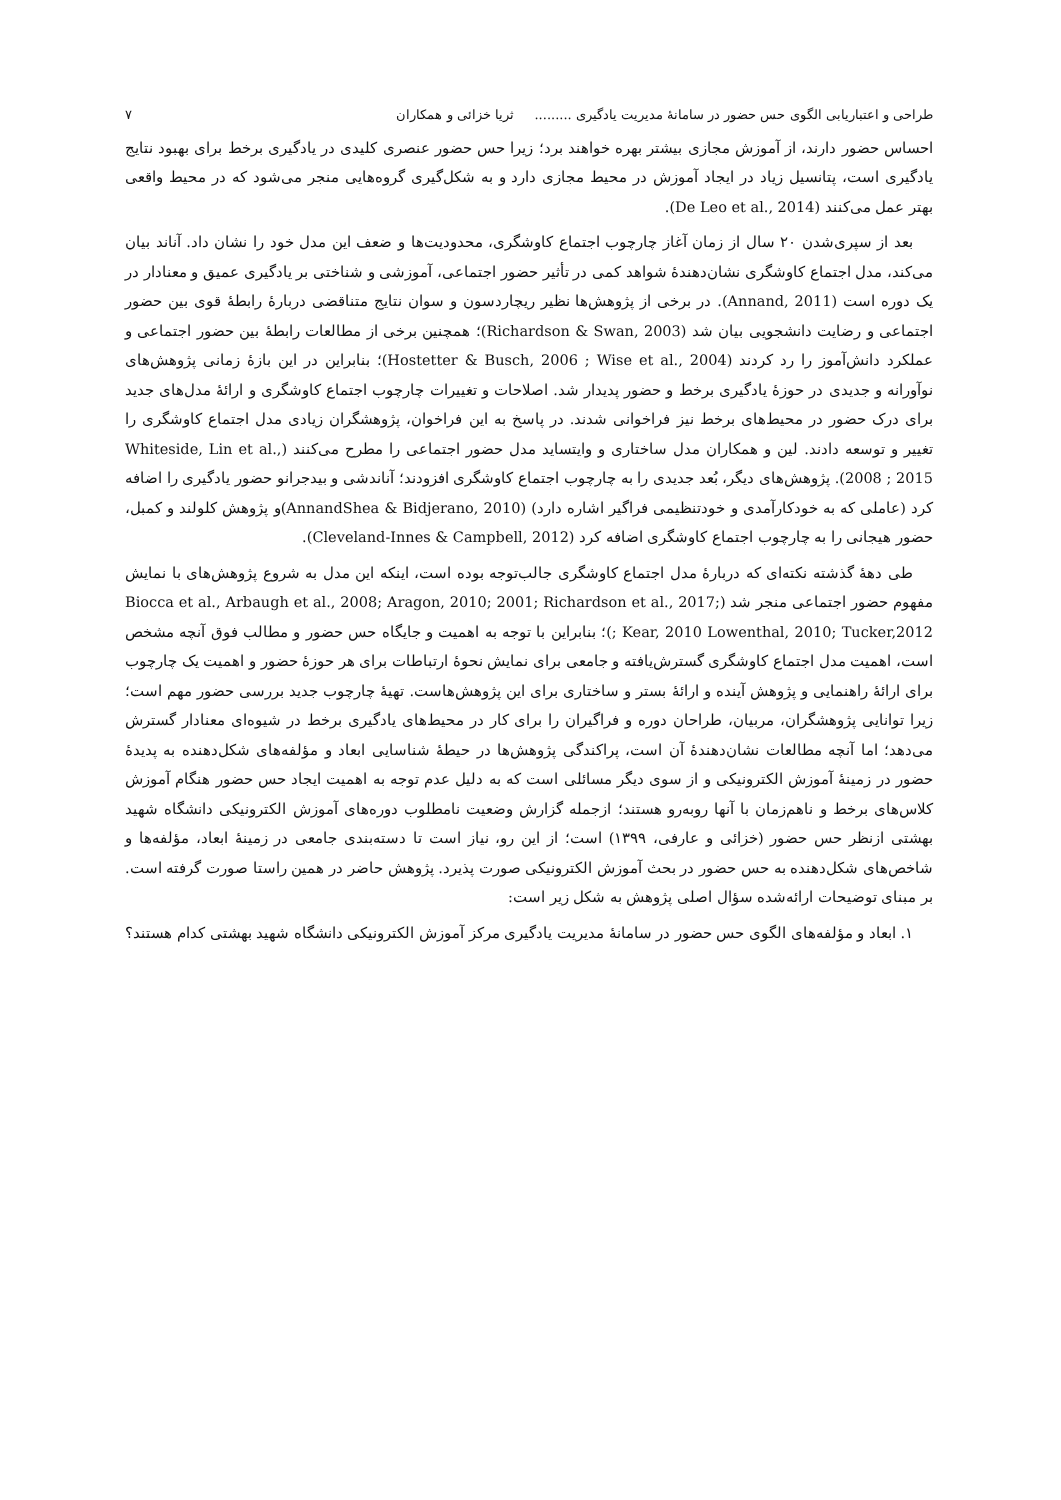طراحی و اعتباریابی الگوی حس حضور در سامانهٔ مدیریت یادگیری ......... ثریا خزائی و همکاران ۷
احساس حضور دارند، از آموزش مجازی بیشتر بهره خواهند برد؛ زیرا حس حضور عنصری کلیدی در یادگیری برخط برای بهبود نتایج یادگیری است، پتانسیل زیاد در ایجاد آموزش در محیط مجازی دارد و به شکل‌گیری گروه‌هایی منجر می‌شود که در محیط واقعی بهتر عمل می‌کنند (De Leo et al., 2014).
بعد از سپری‌شدن ۲۰ سال از زمان آغاز چارچوب اجتماع کاوشگری، محدودیت‌ها و ضعف این مدل خود را نشان داد. آناند بیان می‌کند، مدل اجتماع کاوشگری نشان‌دهندهٔ شواهد کمی در تأثیر حضور اجتماعی، آموزشی و شناختی بر یادگیری عمیق و معنادار در یک دوره است (Annand, 2011). در برخی از پژوهش‌ها نظیر ریچاردسون و سوان نتایج متناقضی دربارهٔ رابطهٔ قوی بین حضور اجتماعی و رضایت دانشجویی بیان شد (Richardson & Swan, 2003)؛ همچنین برخی از مطالعات رابطهٔ بین حضور اجتماعی و عملکرد دانش‌آموز را رد کردند (Hostetter & Busch, 2006 ; Wise et al., 2004)؛ بنابراین در این بازهٔ زمانی پژوهش‌های نوآورانه و جدیدی در حوزهٔ یادگیری برخط و حضور پدیدار شد. اصلاحات و تغییرات چارچوب اجتماع کاوشگری و ارائهٔ مدل‌های جدید برای درک حضور در محیط‌های برخط نیز فراخوانی شدند. در پاسخ به این فراخوان، پژوهشگران زیادی مدل اجتماع کاوشگری را تغییر و توسعه دادند. لین و همکاران مدل ساختاری و وایتساید مدل حضور اجتماعی را مطرح می‌کنند (Whiteside, Lin et al., 2008 ; 2015). پژوهش‌های دیگر، بُعد جدیدی را به چارچوب اجتماع کاوشگری افزودند؛ آناندشی و بیدجرانو حضور یادگیری را اضافه کرد (عاملی که به خودکارآمدی و خودتنظیمی فراگیر اشاره دارد) (AnnandShea & Bidjerano, 2010)و پژوهش کلولند و کمبل، حضور هیجانی را به چارچوب اجتماع کاوشگری اضافه کرد (Cleveland-Innes & Campbell, 2012).
طی دههٔ گذشته نکته‌ای که دربارهٔ مدل اجتماع کاوشگری جالب‌توجه بوده است، اینکه این مدل به شروع پژوهش‌های با نمایش مفهوم حضور اجتماعی منجر شد (Biocca et al., Arbaugh et al., 2008; Aragon, 2010; 2001; Richardson et al., 2017; Kear, 2010 Lowenthal, 2010; Tucker,2012 ;)؛ بنابراین با توجه به اهمیت و جایگاه حس حضور و مطالب فوق آنچه مشخص است، اهمیت مدل اجتماع کاوشگری گسترش‌یافته و جامعی برای نمایش نحوهٔ ارتباطات برای هر حوزهٔ حضور و اهمیت یک چارچوب برای ارائهٔ راهنمایی و پژوهش آینده و ارائهٔ بستر و ساختاری برای این پژوهش‌هاست. تهیهٔ چارچوب جدید بررسی حضور مهم است؛ زیرا توانایی پژوهشگران، مربیان، طراحان دوره و فراگیران را برای کار در محیط‌های یادگیری برخط در شیوه‌ای معنادار گسترش می‌دهد؛ اما آنچه مطالعات نشان‌دهندهٔ آن است، پراکندگی پژوهش‌ها در حیطهٔ شناسایی ابعاد و مؤلفه‌های شکل‌دهنده به پدیدهٔ حضور در زمینهٔ آموزش الکترونیکی و از سوی دیگر مسائلی است که به دلیل عدم توجه به اهمیت ایجاد حس حضور هنگام آموزش کلاس‌های برخط و ناهم‌زمان با آنها روبه‌رو هستند؛ ازجمله گزارش وضعیت نامطلوب دوره‌های آموزش الکترونیکی دانشگاه شهید بهشتی ازنظر حس حضور (خزائی و عارفی، ۱۳۹۹) است؛ از این رو، نیاز است تا دسته‌بندی جامعی در زمینهٔ ابعاد، مؤلفه‌ها و شاخص‌های شکل‌دهنده به حس حضور در بحث آموزش الکترونیکی صورت پذیرد. پژوهش حاضر در همین راستا صورت گرفته است. بر مبنای توضیحات ارائه‌شده سؤال اصلی پژوهش به شکل زیر است:
۱. ابعاد و مؤلفه‌های الگوی حس حضور در سامانهٔ مدیریت یادگیری مرکز آموزش الکترونیکی دانشگاه شهید بهشتی کدام هستند؟